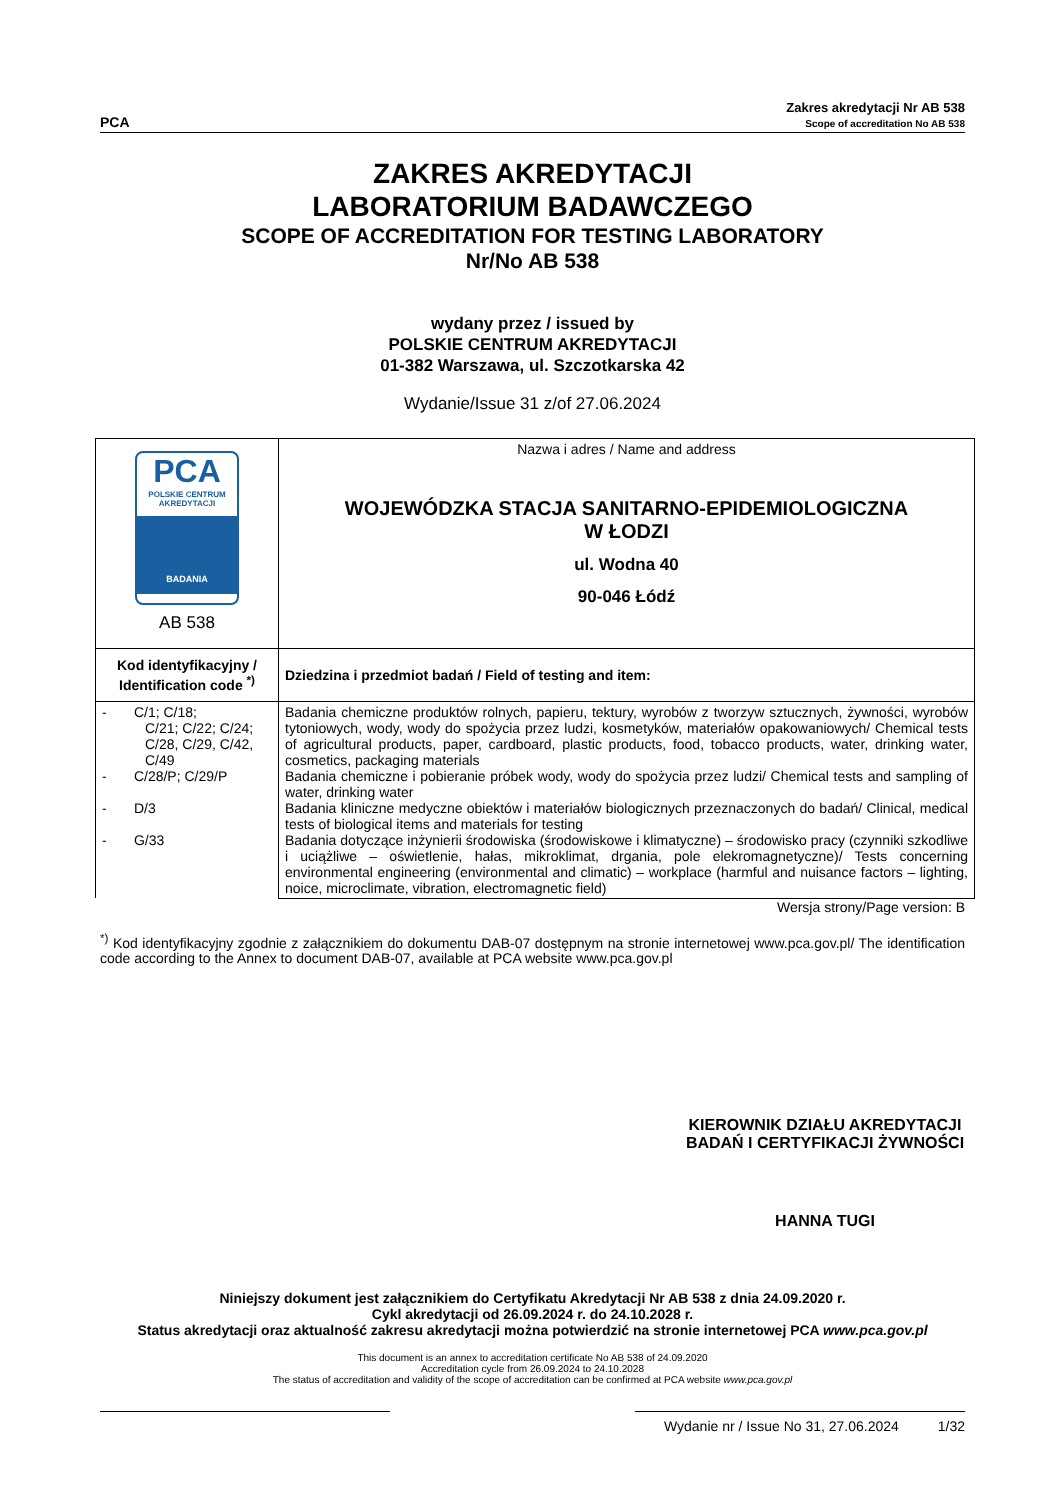PCA
Zakres akredytacji Nr AB 538
Scope of accreditation No AB 538
ZAKRES AKREDYTACJI
LABORATORIUM BADAWCZEGO
SCOPE OF ACCREDITATION FOR TESTING LABORATORY
Nr/No AB 538
wydany przez / issued by
POLSKIE CENTRUM AKREDYTACJI
01-382 Warszawa, ul. Szczotkarska 42
Wydanie/Issue 31 z/of 27.06.2024
| PCA POLSKIE CENTRUM AKREDYTACJI BADANIA AB 538 | Nazwa i adres / Name and address WOJEWÓDZKA STACJA SANITARNO-EPIDEMIOLOGICZNA W ŁODZI ul. Wodna 40 90-046 Łódź |
| Kod identyfikacyjny / Identification code <sup>*)</sup> | Dziedzina i przedmiot badań / Field of testing and item: |
| - C/1; C/18; C/21; C/22; C/24; C/28, C/29, C/42, C/49 - C/28/P; C/29/P - D/3 - G/33 | Badania chemiczne produktów rolnych, papieru, tektury, wyrobów z tworzyw sztucznych, żywności, wyrobów tytoniowych, wody, wody do spożycia przez ludzi, kosmetyków, materiałów opakowaniowych/ Chemical tests of agricultural products, paper, cardboard, plastic products, food, tobacco products, water, drinking water, cosmetics, packaging materials Badania chemiczne i pobieranie próbek wody, wody do spożycia przez ludzi/ Chemical tests and sampling of water, drinking water Badania kliniczne medyczne obiektów i materiałów biologicznych przeznaczonych do badań/ Clinical, medical tests of biological items and materials for testing Badania dotyczące inżynierii środowiska (środowiskowe i klimatyczne) – środowisko pracy (czynniki szkodliwe i uciążliwe – oświetlenie, hałas, mikroklimat, drgania, pole elekromagnetyczne)/ Tests concerning environmental engineering (environmental and climatic) – workplace (harmful and nuisance factors – lighting, noice, microclimate, vibration, electromagnetic field) |
Wersja strony/Page version: B
<sup>*)</sup> Kod identyfikacyjny zgodnie z załącznikiem do dokumentu DAB-07 dostępnym na stronie internetowej www.pca.gov.pl/ The identification code according to the Annex to document DAB-07, available at PCA website www.pca.gov.pl
KIEROWNIK DZIAŁU AKREDYTACJI
BADAŃ I CERTYFIKACJI ŻYWNOŚCI
HANNA TUGI
Niniejszy dokument jest załącznikiem do Certyfikatu Akredytacji Nr AB 538 z dnia 24.09.2020 r.
Cykl akredytacji od 26.09.2024 r. do 24.10.2028 r.
Status akredytacji oraz aktualność zakresu akredytacji można potwierdzić na stronie internetowej PCA www.pca.gov.pl
This document is an annex to accreditation certificate No AB 538 of 24.09.2020
Accreditation cycle from 26.09.2024 to 24.10.2028
The status of accreditation and validity of the scope of accreditation can be confirmed at PCA website www.pca.gov.pl
Wydanie nr / Issue No 31, 27.06.2024 1/32